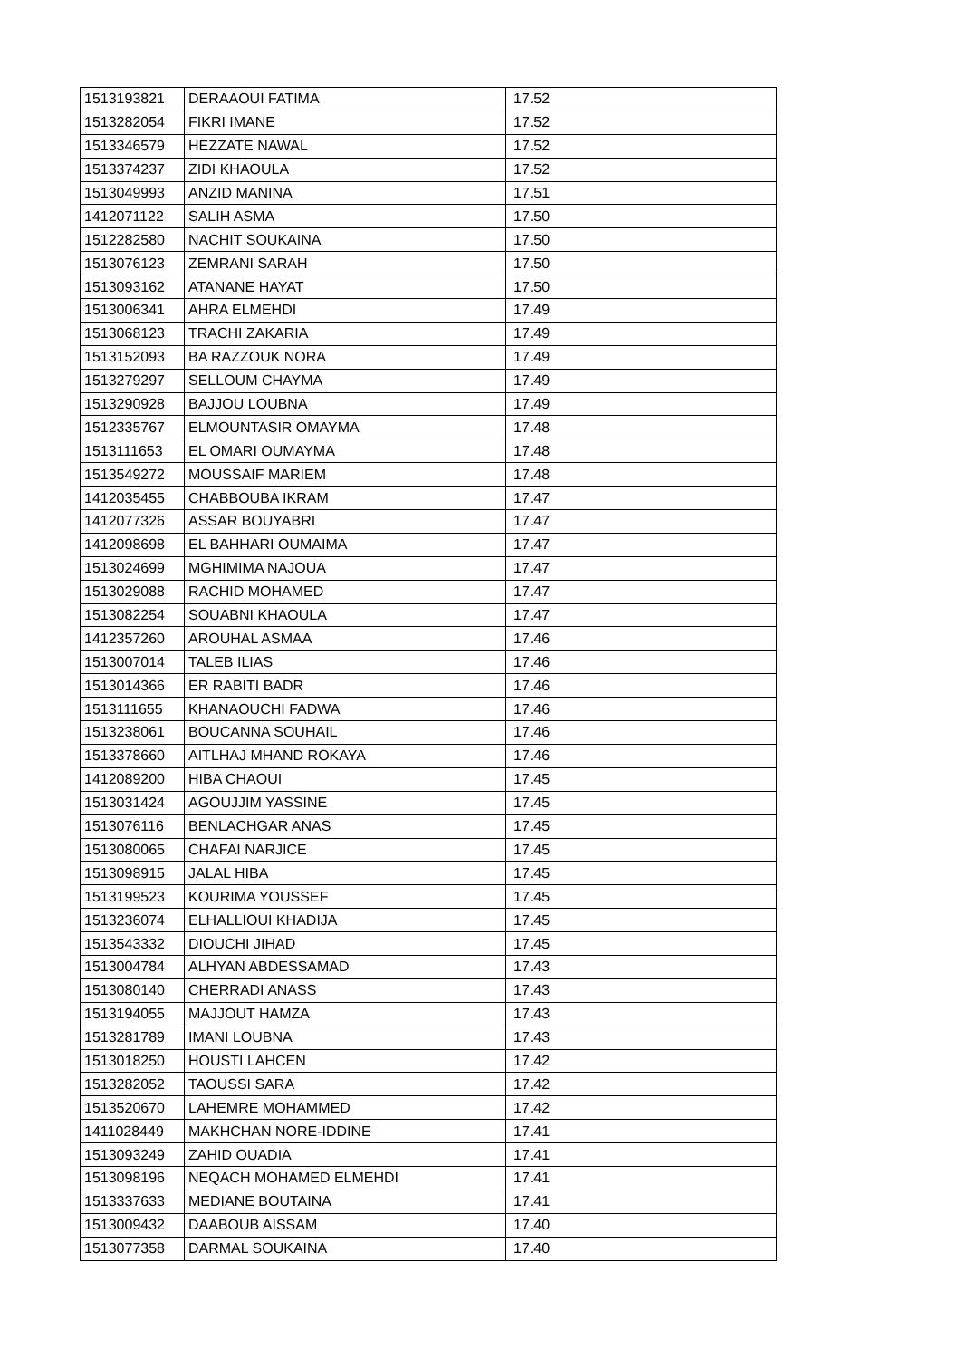| 1513193821 | DERAAOUI FATIMA | 17.52 |
| 1513282054 | FIKRI IMANE | 17.52 |
| 1513346579 | HEZZATE NAWAL | 17.52 |
| 1513374237 | ZIDI KHAOULA | 17.52 |
| 1513049993 | ANZID MANINA | 17.51 |
| 1412071122 | SALIH ASMA | 17.50 |
| 1512282580 | NACHIT SOUKAINA | 17.50 |
| 1513076123 | ZEMRANI SARAH | 17.50 |
| 1513093162 | ATANANE HAYAT | 17.50 |
| 1513006341 | AHRA ELMEHDI | 17.49 |
| 1513068123 | TRACHI ZAKARIA | 17.49 |
| 1513152093 | BA RAZZOUK NORA | 17.49 |
| 1513279297 | SELLOUM CHAYMA | 17.49 |
| 1513290928 | BAJJOU LOUBNA | 17.49 |
| 1512335767 | ELMOUNTASIR OMAYMA | 17.48 |
| 1513111653 | EL OMARI OUMAYMA | 17.48 |
| 1513549272 | MOUSSAIF MARIEM | 17.48 |
| 1412035455 | CHABBOUBA IKRAM | 17.47 |
| 1412077326 | ASSAR BOUYABRI | 17.47 |
| 1412098698 | EL BAHHARI OUMAIMA | 17.47 |
| 1513024699 | MGHIMIMA NAJOUA | 17.47 |
| 1513029088 | RACHID MOHAMED | 17.47 |
| 1513082254 | SOUABNI KHAOULA | 17.47 |
| 1412357260 | AROUHAL ASMAA | 17.46 |
| 1513007014 | TALEB ILIAS | 17.46 |
| 1513014366 | ER RABITI BADR | 17.46 |
| 1513111655 | KHANAOUCHI FADWA | 17.46 |
| 1513238061 | BOUCANNA SOUHAIL | 17.46 |
| 1513378660 | AITLHAJ MHAND ROKAYA | 17.46 |
| 1412089200 | HIBA CHAOUI | 17.45 |
| 1513031424 | AGOUJJIM YASSINE | 17.45 |
| 1513076116 | BENLACHGAR ANAS | 17.45 |
| 1513080065 | CHAFAI NARJICE | 17.45 |
| 1513098915 | JALAL HIBA | 17.45 |
| 1513199523 | KOURIMA YOUSSEF | 17.45 |
| 1513236074 | ELHALLIOUI KHADIJA | 17.45 |
| 1513543332 | DIOUCHI JIHAD | 17.45 |
| 1513004784 | ALHYAN ABDESSAMAD | 17.43 |
| 1513080140 | CHERRADI ANASS | 17.43 |
| 1513194055 | MAJJOUT HAMZA | 17.43 |
| 1513281789 | IMANI LOUBNA | 17.43 |
| 1513018250 | HOUSTI LAHCEN | 17.42 |
| 1513282052 | TAOUSSI SARA | 17.42 |
| 1513520670 | LAHEMRE MOHAMMED | 17.42 |
| 1411028449 | MAKHCHAN NORE-IDDINE | 17.41 |
| 1513093249 | ZAHID OUADIA | 17.41 |
| 1513098196 | NEQACH MOHAMED ELMEHDI | 17.41 |
| 1513337633 | MEDIANE BOUTAINA | 17.41 |
| 1513009432 | DAABOUB AISSAM | 17.40 |
| 1513077358 | DARMAL SOUKAINA | 17.40 |